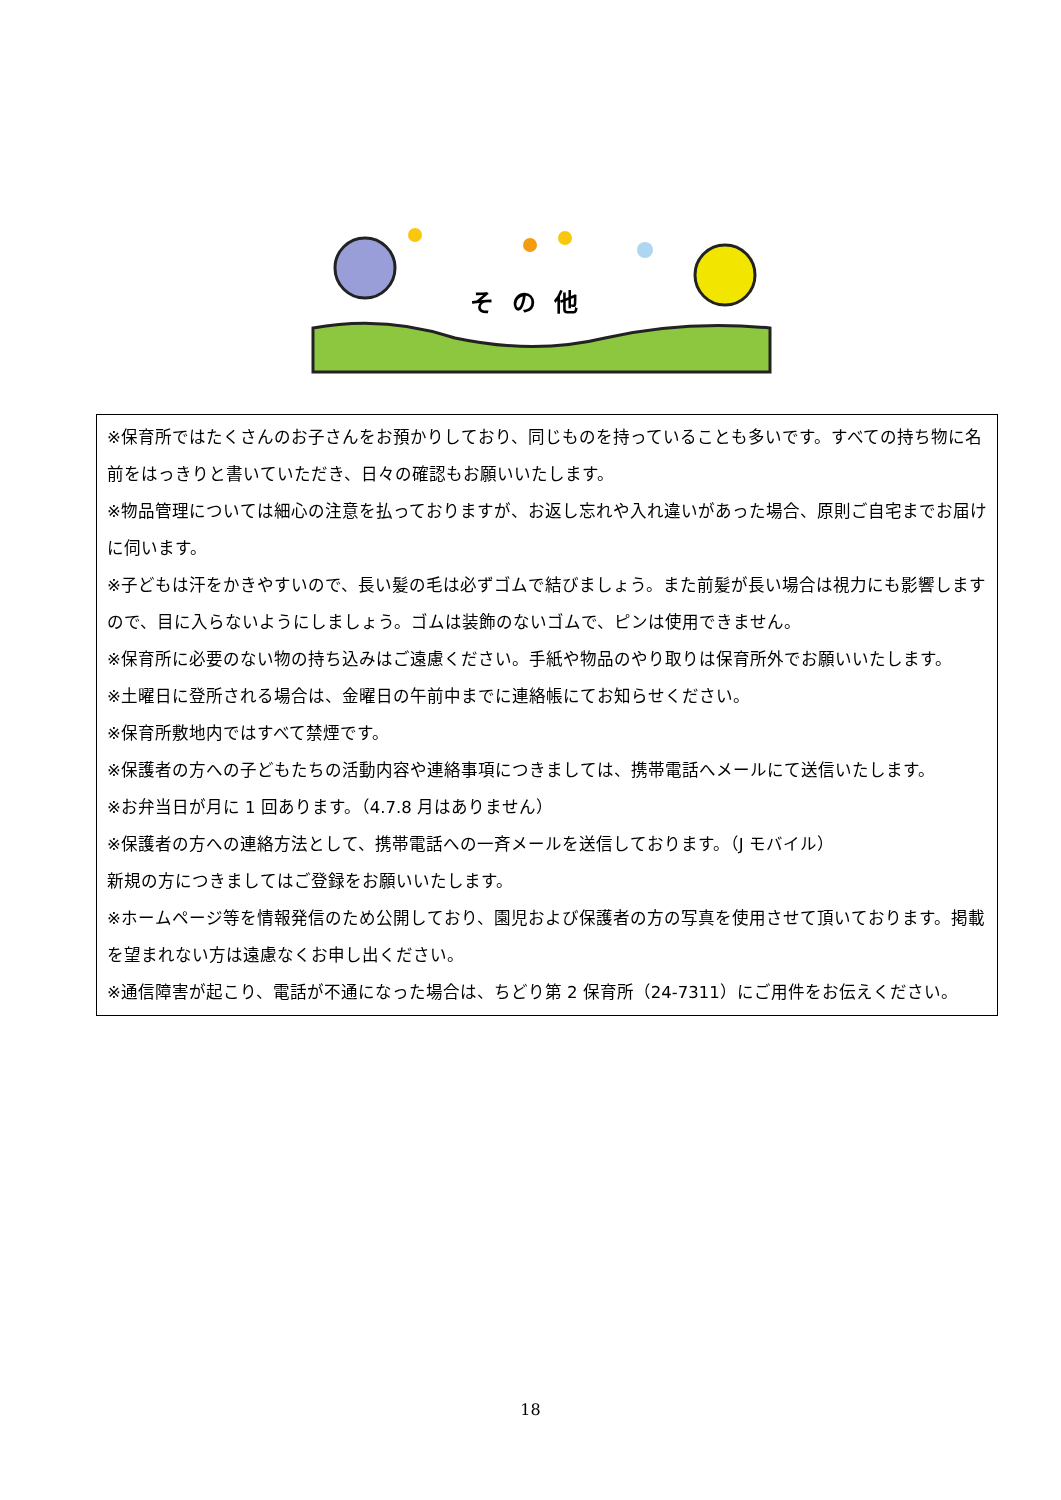その他
※保育所ではたくさんのお子さんをお預かりしており、同じものを持っていることも多いです。すべての持ち物に名前をはっきりと書いていただき、日々の確認もお願いいたします。
※物品管理については細心の注意を払っておりますが、お返し忘れや入れ違いがあった場合、原則ご自宅までお届けに伺います。
※子どもは汗をかきやすいので、長い髪の毛は必ずゴムで結びましょう。また前髪が長い場合は視力にも影響しますので、目に入らないようにしましょう。ゴムは装飾のないゴムで、ピンは使用できません。
※保育所に必要のない物の持ち込みはご遠慮ください。手紙や物品のやり取りは保育所外でお願いいたします。
※土曜日に登所される場合は、金曜日の午前中までに連絡帳にてお知らせください。
※保育所敷地内ではすべて禁煙です。
※保護者の方への子どもたちの活動内容や連絡事項につきましては、携帯電話へメールにて送信いたします。
※お弁当日が月に 1 回あります。（4.7.8 月はありません）
※保護者の方への連絡方法として、携帯電話への一斉メールを送信しております。（J モバイル）
新規の方につきましてはご登録をお願いいたします。
※ホームページ等を情報発信のため公開しており、園児および保護者の方の写真を使用させて頂いております。掲載を望まれない方は遠慮なくお申し出ください。
※通信障害が起こり、電話が不通になった場合は、ちどり第 2 保育所（24-7311）にご用件をお伝えください。
18